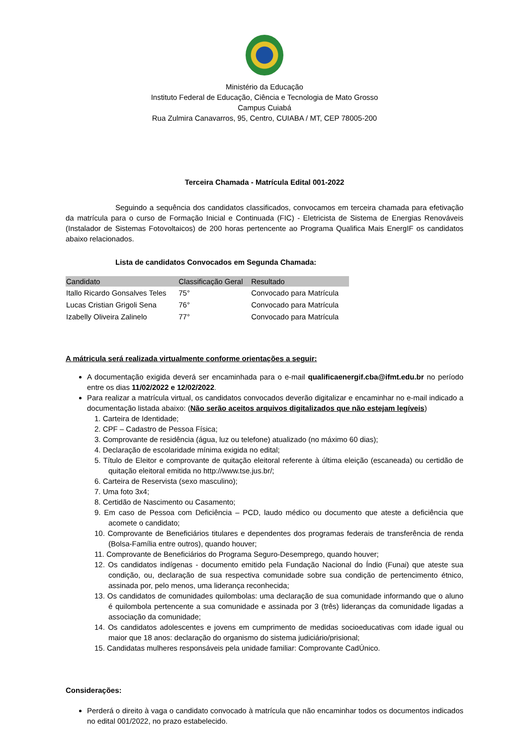Ministério da Educação
Instituto Federal de Educação, Ciência e Tecnologia de Mato Grosso
Campus Cuiabá
Rua Zulmira Canavarros, 95, Centro, CUIABA / MT, CEP 78005-200
Terceira Chamada - Matrícula Edital 001-2022
Seguindo a sequência dos candidatos classificados, convocamos em terceira chamada para efetivação da matrícula para o curso de Formação Inicial e Continuada (FIC) - Eletricista de Sistema de Energias Renováveis (Instalador de Sistemas Fotovoltaicos) de 200 horas pertencente ao Programa Qualifica Mais EnergIF os candidatos abaixo relacionados.
Lista de candidatos Convocados em Segunda Chamada:
| Candidato | Classificação Geral | Resultado |
| --- | --- | --- |
| Itallo Ricardo Gonsalves Teles | 75° | Convocado para Matrícula |
| Lucas Cristian Grigoli Sena | 76° | Convocado para Matrícula |
| Izabelly Oliveira Zalinelo | 77° | Convocado para Matrícula |
A mátricula será realizada virtualmente conforme orientações a seguir:
A documentação exigida deverá ser encaminhada para o e-mail qualificaenergif.cba@ifmt.edu.br no período entre os dias 11/02/2022 e 12/02/2022.
Para realizar a matrícula virtual, os candidatos convocados deverão digitalizar e encaminhar no e-mail indicado a documentação listada abaixo: (Não serão aceitos arquivos digitalizados que não estejam legíveis)
1. Carteira de Identidade;
2. CPF – Cadastro de Pessoa Física;
3. Comprovante de residência (água, luz ou telefone) atualizado (no máximo 60 dias);
4. Declaração de escolaridade mínima exigida no edital;
5. Título de Eleitor e comprovante de quitação eleitoral referente à última eleição (escaneada) ou certidão de quitação eleitoral emitida no http://www.tse.jus.br/;
6. Carteira de Reservista (sexo masculino);
7. Uma foto 3x4;
8. Certidão de Nascimento ou Casamento;
9. Em caso de Pessoa com Deficiência – PCD, laudo médico ou documento que ateste a deficiência que acomete o candidato;
10. Comprovante de Beneficiários titulares e dependentes dos programas federais de transferência de renda (Bolsa-Família entre outros), quando houver;
11. Comprovante de Beneficiários do Programa Seguro-Desemprego, quando houver;
12. Os candidatos indígenas - documento emitido pela Fundação Nacional do Índio (Funai) que ateste sua condição, ou, declaração de sua respectiva comunidade sobre sua condição de pertencimento étnico, assinada por, pelo menos, uma liderança reconhecida;
13. Os candidatos de comunidades quilombolas: uma declaração de sua comunidade informando que o aluno é quilombola pertencente a sua comunidade e assinada por 3 (três) lideranças da comunidade ligadas a associação da comunidade;
14. Os candidatos adolescentes e jovens em cumprimento de medidas socioeducativas com idade igual ou maior que 18 anos: declaração do organismo do sistema judiciário/prisional;
15. Candidatas mulheres responsáveis pela unidade familiar: Comprovante CadÚnico.
Considerações:
Perderá o direito à vaga o candidato convocado à matrícula que não encaminhar todos os documentos indicados no edital 001/2022, no prazo estabelecido.